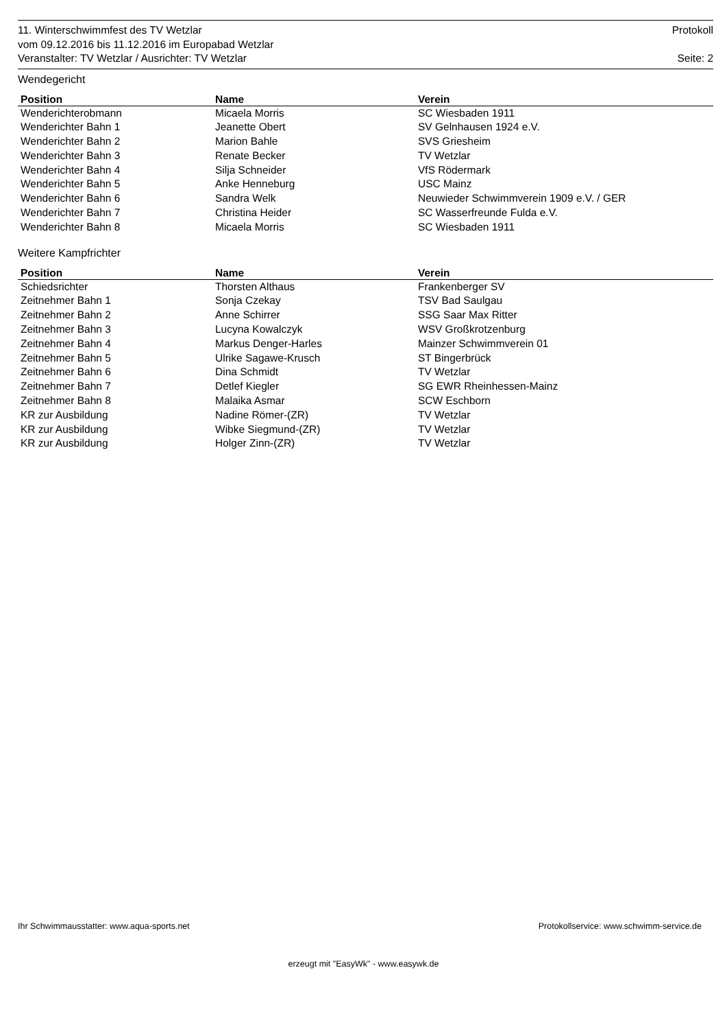11. Winterschwimmfest des TV Wetzlar Protokoll
vom 09.12.2016 bis 11.12.2016 im Europabad Wetzlar
Veranstalter: TV Wetzlar / Ausrichter: TV Wetzlar Seite: 2
Wendegericht
| Position | Name | Verein |
| --- | --- | --- |
| Wenderichterobmann | Micaela Morris | SC Wiesbaden 1911 |
| Wenderichter Bahn 1 | Jeanette Obert | SV Gelnhausen 1924 e.V. |
| Wenderichter Bahn 2 | Marion Bahle | SVS Griesheim |
| Wenderichter Bahn 3 | Renate Becker | TV Wetzlar |
| Wenderichter Bahn 4 | Silja Schneider | VfS Rödermark |
| Wenderichter Bahn 5 | Anke Henneburg | USC Mainz |
| Wenderichter Bahn 6 | Sandra Welk | Neuwieder Schwimmverein 1909 e.V. / GER |
| Wenderichter Bahn 7 | Christina Heider | SC Wasserfreunde Fulda e.V. |
| Wenderichter Bahn 8 | Micaela Morris | SC Wiesbaden 1911 |
Weitere Kampfrichter
| Position | Name | Verein |
| --- | --- | --- |
| Schiedsrichter | Thorsten Althaus | Frankenberger SV |
| Zeitnehmer Bahn 1 | Sonja Czekay | TSV Bad Saulgau |
| Zeitnehmer Bahn 2 | Anne Schirrer | SSG Saar Max Ritter |
| Zeitnehmer Bahn 3 | Lucyna Kowalczyk | WSV Großkrotzenburg |
| Zeitnehmer Bahn 4 | Markus Denger-Harles | Mainzer Schwimmverein 01 |
| Zeitnehmer Bahn 5 | Ulrike Sagawe-Krusch | ST Bingerbrück |
| Zeitnehmer Bahn 6 | Dina Schmidt | TV Wetzlar |
| Zeitnehmer Bahn 7 | Detlef Kiegler | SG EWR Rheinhessen-Mainz |
| Zeitnehmer Bahn 8 | Malaika Asmar | SCW Eschborn |
| KR zur Ausbildung | Nadine Römer-(ZR) | TV Wetzlar |
| KR zur Ausbildung | Wibke Siegmund-(ZR) | TV Wetzlar |
| KR zur Ausbildung | Holger Zinn-(ZR) | TV Wetzlar |
Ihr Schwimmausstatter: www.aqua-sports.net Protokollservice: www.schwimm-service.de
erzeugt mit "EasyWk" - www.easywk.de